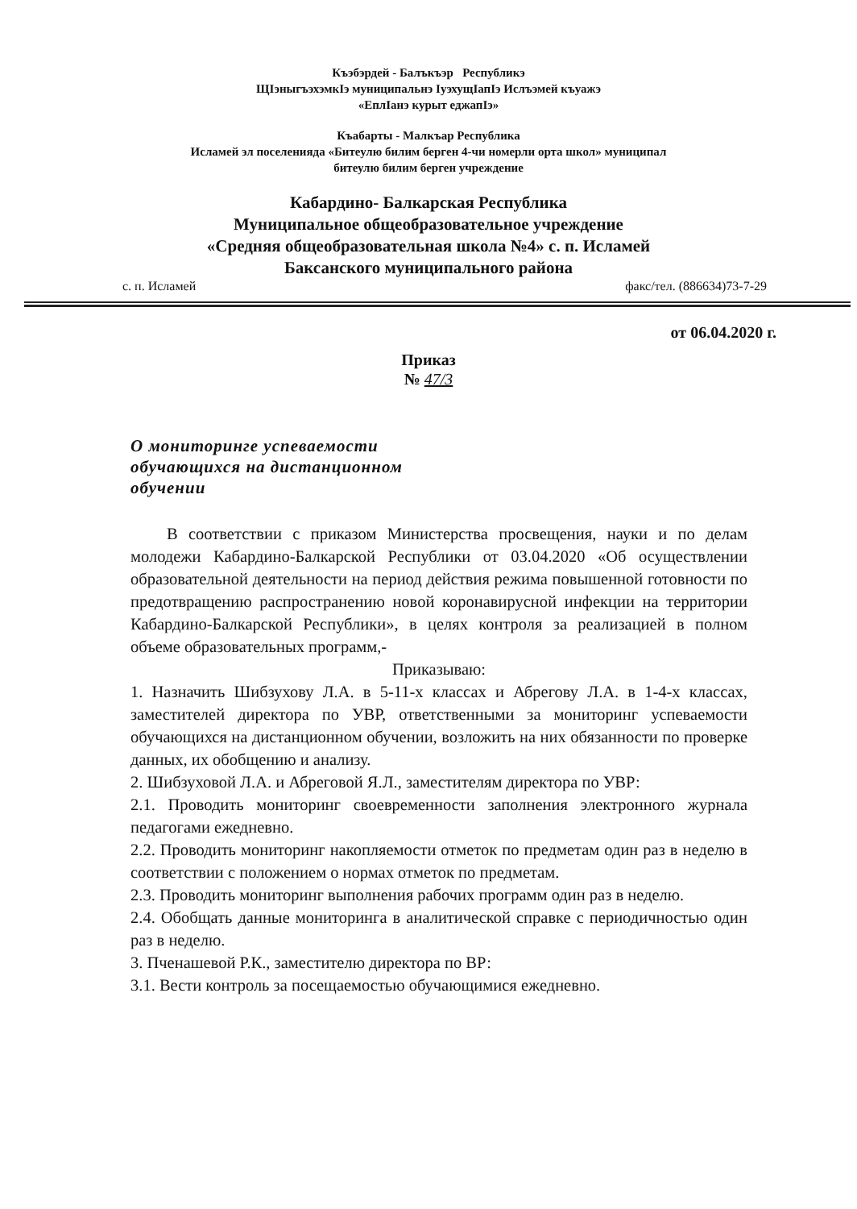Къэбэрдей - Балъкъэр Республикэ
ЩIэныгъэхэмкIэ муниципальнэ IуэхущIапIэ Ислъэмей къуажэ
«ЕплIанэ курыт еджапIэ»
Къабарты - Малкъар Республика
Исламей эл поселенияда «Битеулю билим берген 4-чи номерли орта школ» муниципал
битеулю билим берген учреждение
Кабардино- Балкарская Республика
Муниципальное общеобразовательное учреждение
«Средняя общеобразовательная школа №4» с. п. Исламей
Баксанского муниципального района
с. п. Исламей факс/тел. (886634)73-7-29
от 06.04.2020 г.
Приказ
№ 47/3
О мониторинге успеваемости обучающихся на дистанционном обучении
В соответствии с приказом Министерства просвещения, науки и по делам молодежи Кабардино-Балкарской Республики от 03.04.2020 «Об осуществлении образовательной деятельности на период действия режима повышенной готовности по предотвращению распространению новой коронавирусной инфекции на территории Кабардино-Балкарской Республики», в целях контроля за реализацией в полном объеме образовательных программ,-
Приказываю:
1. Назначить Шибзухову Л.А. в 5-11-х классах и Абрегову Л.А. в 1-4-х классах, заместителей директора по УВР, ответственными за мониторинг успеваемости обучающихся на дистанционном обучении, возложить на них обязанности по проверке данных, их обобщению и анализу.
2. Шибзуховой Л.А. и Абреговой Я.Л., заместителям директора по УВР:
2.1. Проводить мониторинг своевременности заполнения электронного журнала педагогами ежедневно.
2.2. Проводить мониторинг накопляемости отметок по предметам один раз в неделю в соответствии с положением о нормах отметок по предметам.
2.3. Проводить мониторинг выполнения рабочих программ один раз в неделю.
2.4. Обобщать данные мониторинга в аналитической справке с периодичностью один раз в неделю.
3. Пченашевой Р.К., заместителю директора по ВР:
3.1. Вести контроль за посещаемостью обучающимися ежедневно.